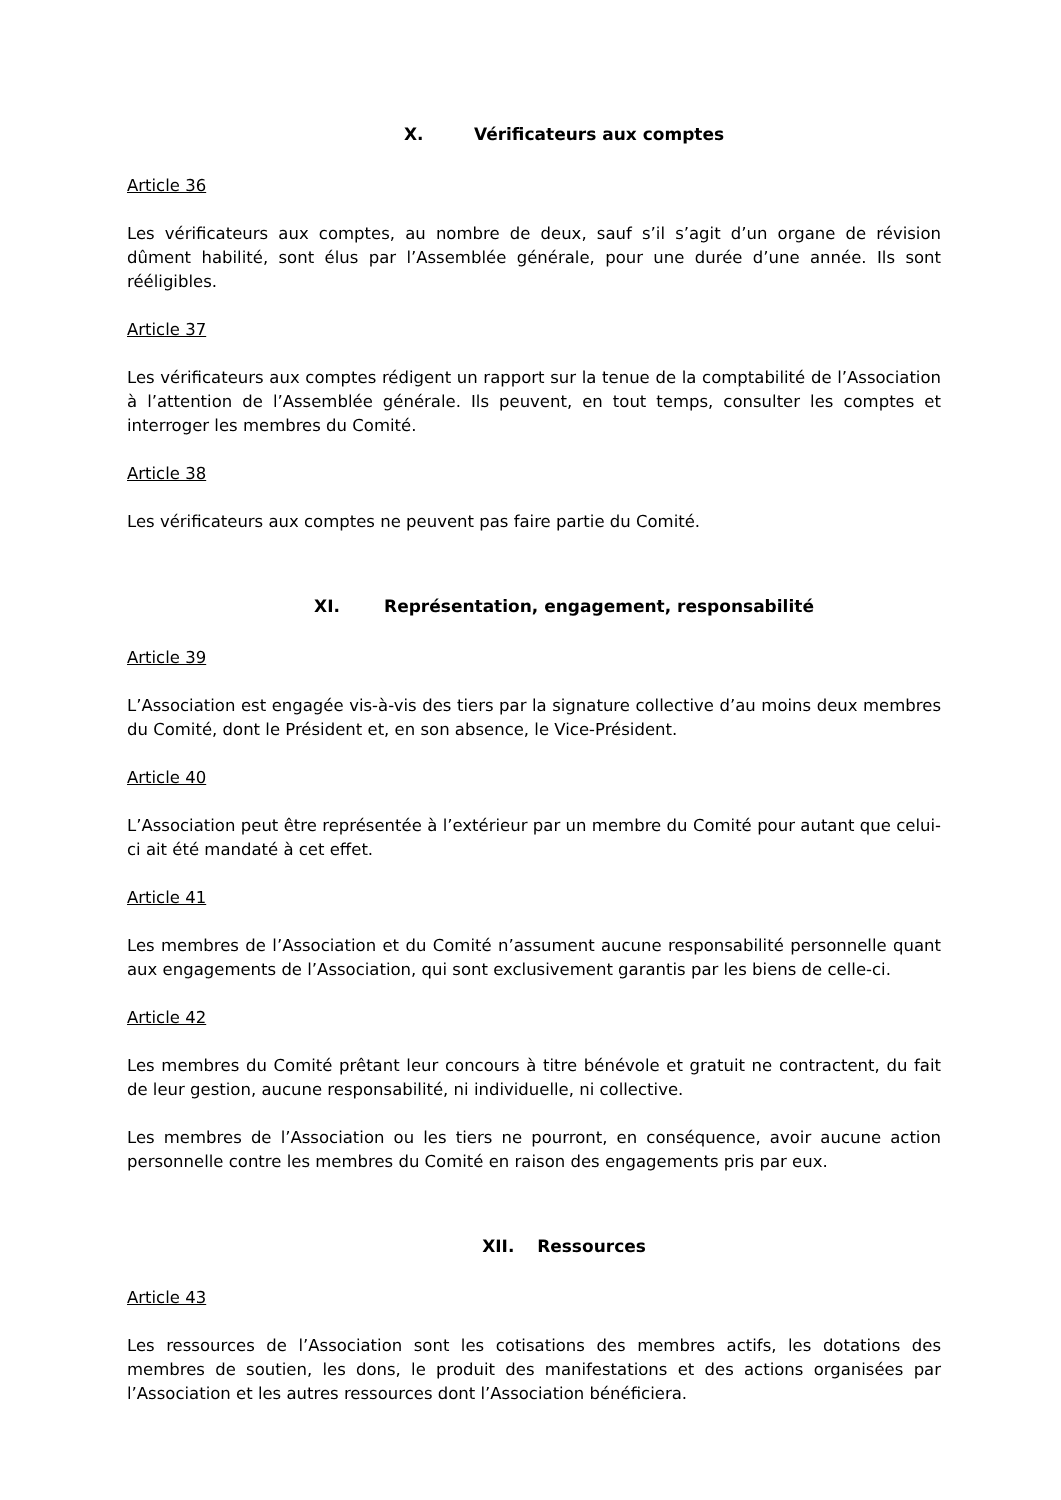X. Vérificateurs aux comptes
Article 36
Les vérificateurs aux comptes, au nombre de deux, sauf s’il s’agit d’un organe de révision dûment habilité, sont élus par l’Assemblée générale, pour une durée d’une année. Ils sont rééligibles.
Article 37
Les vérificateurs aux comptes rédigent un rapport sur la tenue de la comptabilité de l’Association à l’attention de l’Assemblée générale. Ils peuvent, en tout temps, consulter les comptes et interroger les membres du Comité.
Article 38
Les vérificateurs aux comptes ne peuvent pas faire partie du Comité.
XI. Représentation, engagement, responsabilité
Article 39
L’Association est engagée vis-à-vis des tiers par la signature collective d’au moins deux membres du Comité, dont le Président et, en son absence, le Vice-Président.
Article 40
L’Association peut être représentée à l’extérieur par un membre du Comité pour autant que celui-ci ait été mandaté à cet effet.
Article 41
Les membres de l’Association et du Comité n’assument aucune responsabilité personnelle quant aux engagements de l’Association, qui sont exclusivement garantis par les biens de celle-ci.
Article 42
Les membres du Comité prêtant leur concours à titre bénévole et gratuit ne contractent, du fait de leur gestion, aucune responsabilité, ni individuelle, ni collective.
Les membres de l’Association ou les tiers ne pourront, en conséquence, avoir aucune action personnelle contre les membres du Comité en raison des engagements pris par eux.
XII. Ressources
Article 43
Les ressources de l’Association sont les cotisations des membres actifs, les dotations des membres de soutien, les dons, le produit des manifestations et des actions organisées par l’Association et les autres ressources dont l’Association bénéficiera.